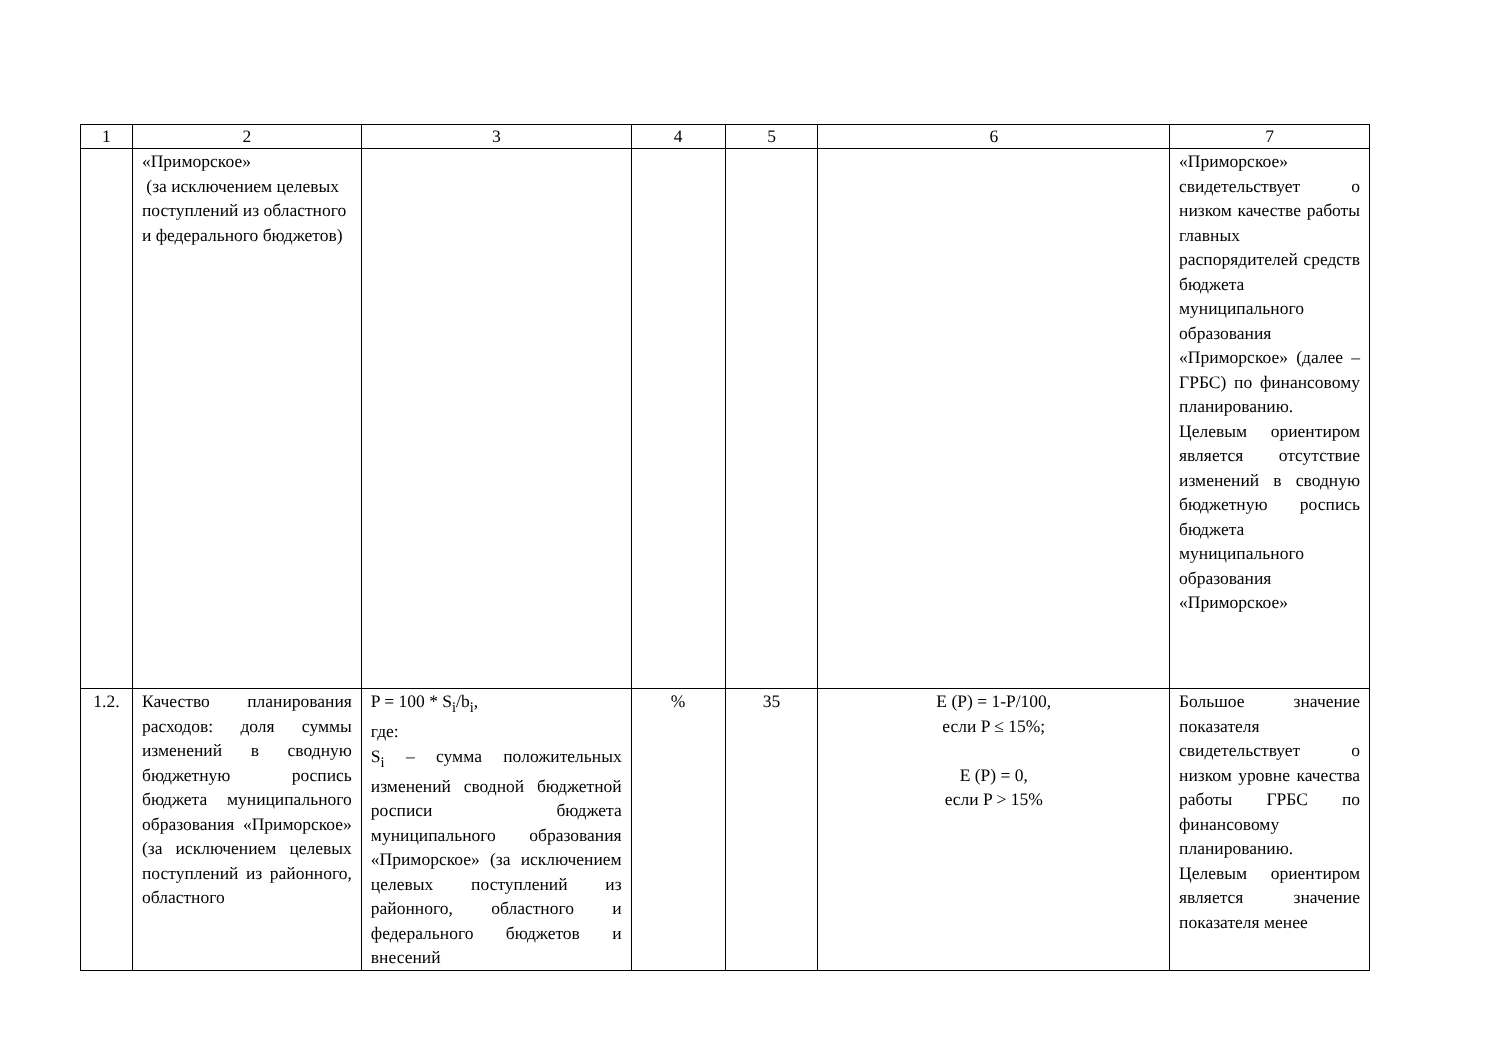| 1 | 2 | 3 | 4 | 5 | 6 | 7 |
| | «Приморское» (за исключением целевых поступлений из областного и федерального бюджетов) | | | | | «Приморское» свидетельствует о низком качестве работы главных распорядителей средств бюджета муниципального образования «Приморское» (далее – ГРБС) по финансовому планированию. Целевым ориентиром является отсутствие изменений в сводную бюджетную роспись бюджета муниципального образования «Приморское» |
| 1.2. | Качество планирования расходов: доля суммы изменений в сводную бюджетную роспись бюджета муниципального образования «Приморское» (за исключением целевых поступлений из районного, областного | P = 100 * S<sub>i</sub>/b<sub>i</sub>, где: S<sub>i</sub> – сумма положительных изменений сводной бюджетной росписи бюджета муниципального образования «Приморское» (за исключением целевых поступлений из районного, областного и федерального бюджетов и внесений | % | 35 | E (P) = 1-P/100, если P ≤ 15%; E (P) = 0, если P > 15% | Большое значение показателя свидетельствует о низком уровне качества работы ГРБС по финансовому планированию. Целевым ориентиром является значение показателя менее |